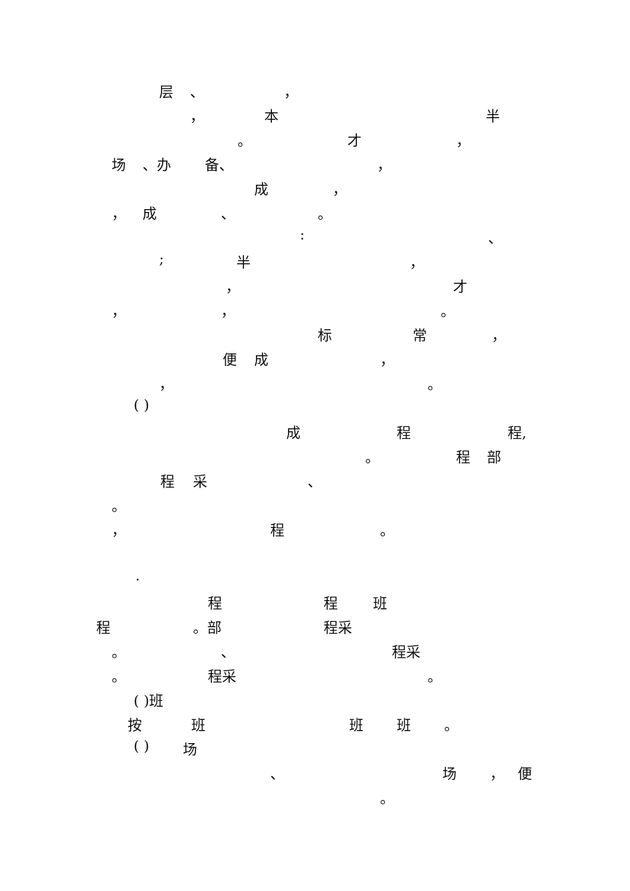层 、 ，
， 本 半
。 才 ，
场 、办 备、 ，
成 ，
， 成 、 。
: 、
; 半 ，
， 才
， ， 。
标 常 ，
便 成 ，
， 。
( )
成 程 程,
。 程 部
程 采 、
。
， 程 。
.
程 程 班
程 。部 程采
。 、 程采
。 程采 。
( )班
按 班 班 班 。
( ) 场
、 场 ， 便
。